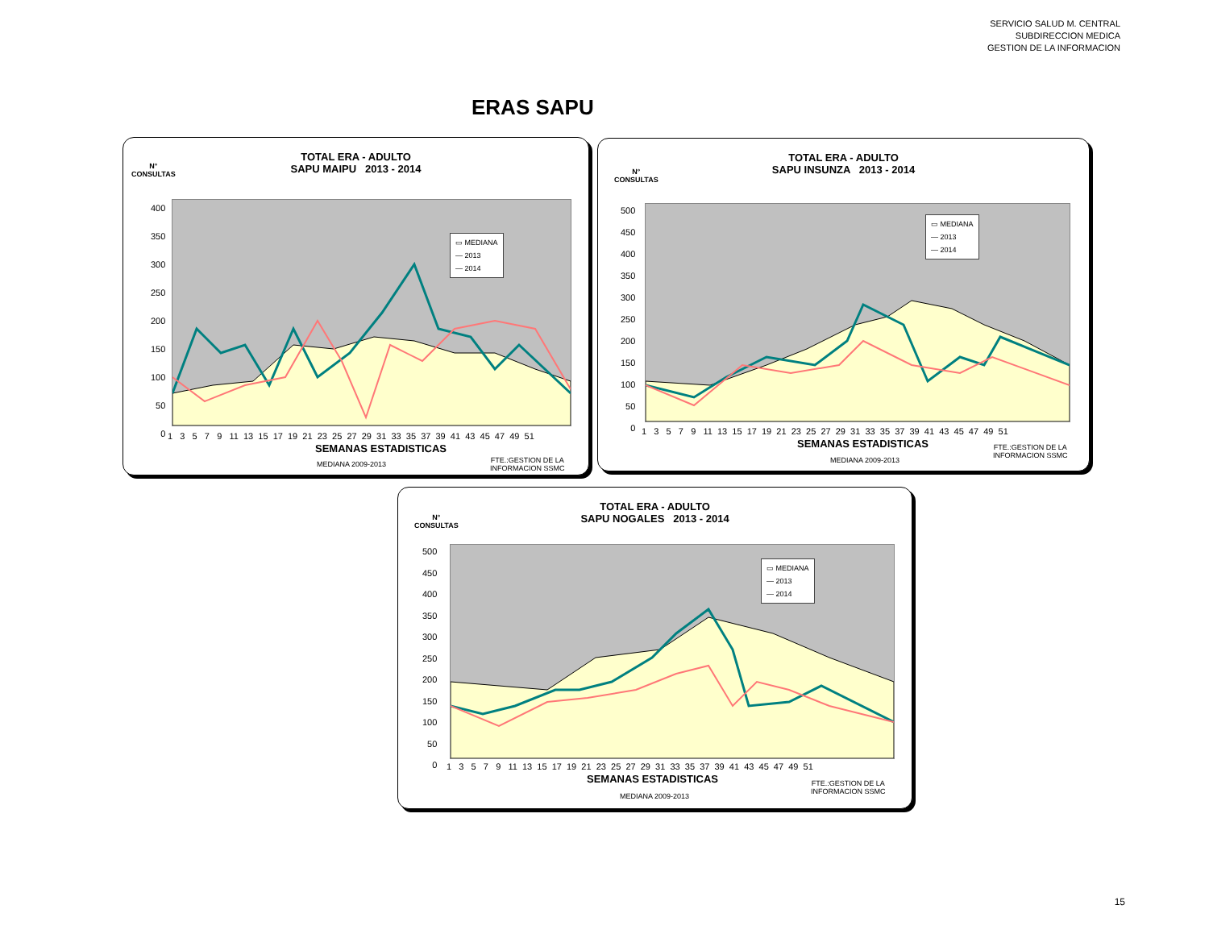SERVICIO SALUD M. CENTRAL
SUBDIRECCION MEDICA
GESTION DE LA INFORMACION
ERAS SAPU
TOTAL ERA - ADULTO
SAPU MAIPU 2013 - 2014
N°
CONSULTAS
▭ MEDIANA
— 2013
— 2014
400
350
300
250
200
150
100
50
0
1 3 5 7 9 11 13 15 17 19 21 23 25 27 29 31 33 35 37 39 41 43 45 47 49 51
SEMANAS ESTADISTICAS
MEDIANA 2009-2013
FTE.:GESTION DE LA
INFORMACION SSMC
TOTAL ERA - ADULTO
SAPU INSUNZA 2013 - 2014
N°
CONSULTAS
▭ MEDIANA
— 2013
— 2014
500
450
400
350
300
250
200
150
100
50
0
1 3 5 7 9 11 13 15 17 19 21 23 25 27 29 31 33 35 37 39 41 43 45 47 49 51
SEMANAS ESTADISTICAS
MEDIANA 2009-2013
FTE.:GESTION DE LA
INFORMACION SSMC
TOTAL ERA - ADULTO
SAPU NOGALES 2013 - 2014
N°
CONSULTAS
▭ MEDIANA
— 2013
— 2014
500
450
400
350
300
250
200
150
100
50
0
1 3 5 7 9 11 13 15 17 19 21 23 25 27 29 31 33 35 37 39 41 43 45 47 49 51
SEMANAS ESTADISTICAS
MEDIANA 2009-2013
FTE.:GESTION DE LA
INFORMACION SSMC
15